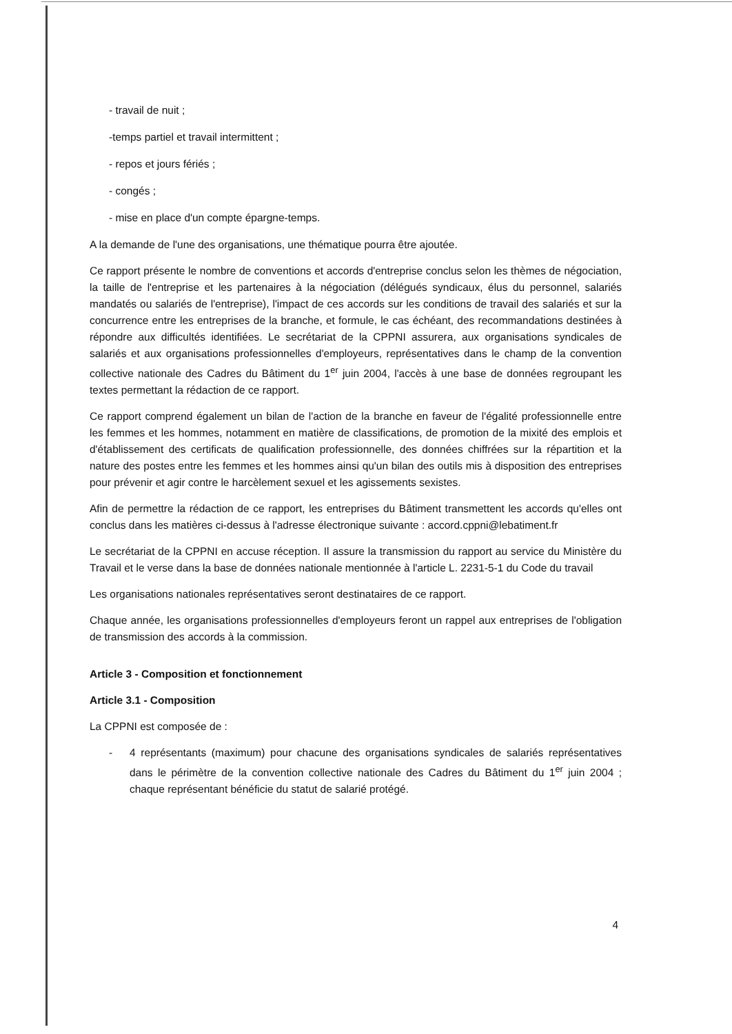- travail de nuit ;
-temps partiel et travail intermittent ;
- repos et jours fériés ;
- congés ;
- mise en place d'un compte épargne-temps.
A la demande de l'une des organisations, une thématique pourra être ajoutée.
Ce rapport présente le nombre de conventions et accords d'entreprise conclus selon les thèmes de négociation, la taille de l'entreprise et les partenaires à la négociation (délégués syndicaux, élus du personnel, salariés mandatés ou salariés de l'entreprise), l'impact de ces accords sur les conditions de travail des salariés et sur la concurrence entre les entreprises de la branche, et formule, le cas échéant, des recommandations destinées à répondre aux difficultés identifiées. Le secrétariat de la CPPNI assurera, aux organisations syndicales de salariés et aux organisations professionnelles d'employeurs, représentatives dans le champ de la convention collective nationale des Cadres du Bâtiment du 1<sup>er</sup> juin 2004, l'accès à une base de données regroupant les textes permettant la rédaction de ce rapport.
Ce rapport comprend également un bilan de l'action de la branche en faveur de l'égalité professionnelle entre les femmes et les hommes, notamment en matière de classifications, de promotion de la mixité des emplois et d'établissement des certificats de qualification professionnelle, des données chiffrées sur la répartition et la nature des postes entre les femmes et les hommes ainsi qu'un bilan des outils mis à disposition des entreprises pour prévenir et agir contre le harcèlement sexuel et les agissements sexistes.
Afin de permettre la rédaction de ce rapport, les entreprises du Bâtiment transmettent les accords qu'elles ont conclus dans les matières ci-dessus à l'adresse électronique suivante : accord.cppni@lebatiment.fr
Le secrétariat de la CPPNI en accuse réception. Il assure la transmission du rapport au service du Ministère du Travail et le verse dans la base de données nationale mentionnée à l'article L. 2231-5-1 du Code du travail
Les organisations nationales représentatives seront destinataires de ce rapport.
Chaque année, les organisations professionnelles d'employeurs feront un rappel aux entreprises de l'obligation de transmission des accords à la commission.
Article 3 - Composition et fonctionnement
Article 3.1 - Composition
La CPPNI est composée de :
- 4 représentants (maximum) pour chacune des organisations syndicales de salariés représentatives dans le périmètre de la convention collective nationale des Cadres du Bâtiment du 1<sup>er</sup> juin 2004 ; chaque représentant bénéficie du statut de salarié protégé.
4